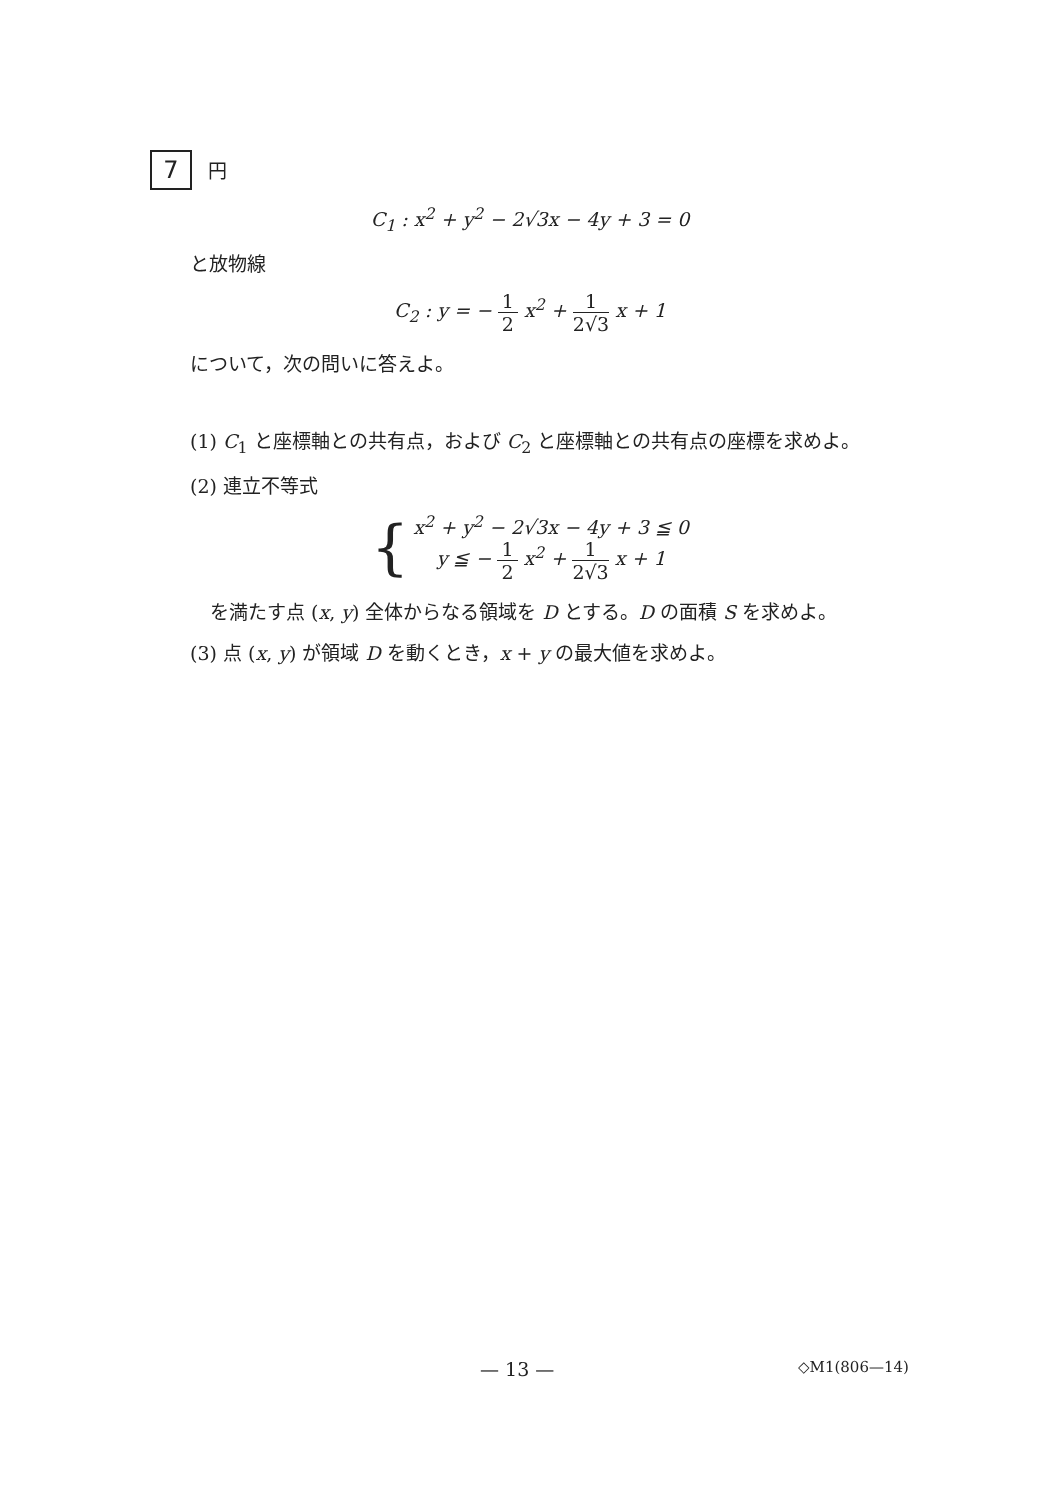7 円
C<sub>1</sub> : x<sup>2</sup> + y<sup>2</sup> − 2√3x − 4y + 3 = 0
と放物線
C<sub>2</sub> : y = − 1 2 x<sup>2</sup> + 1 2√3 x + 1
について，次の問いに答えよ。
(1) C<sub>1</sub> と座標軸との共有点，および C<sub>2</sub> と座標軸との共有点の座標を求めよ。
(2) 連立不等式
{
x<sup>2</sup> + y<sup>2</sup> − 2√3x − 4y + 3 ≦ 0
y ≦ − 1 2 x<sup>2</sup> + 1 2√3 x + 1
を満たす点 (x, y) 全体からなる領域を D とする。D の面積 S を求めよ。
(3) 点 (x, y) が領域 D を動くとき，x + y の最大値を求めよ。
— 13 — ◇M1(806—14)